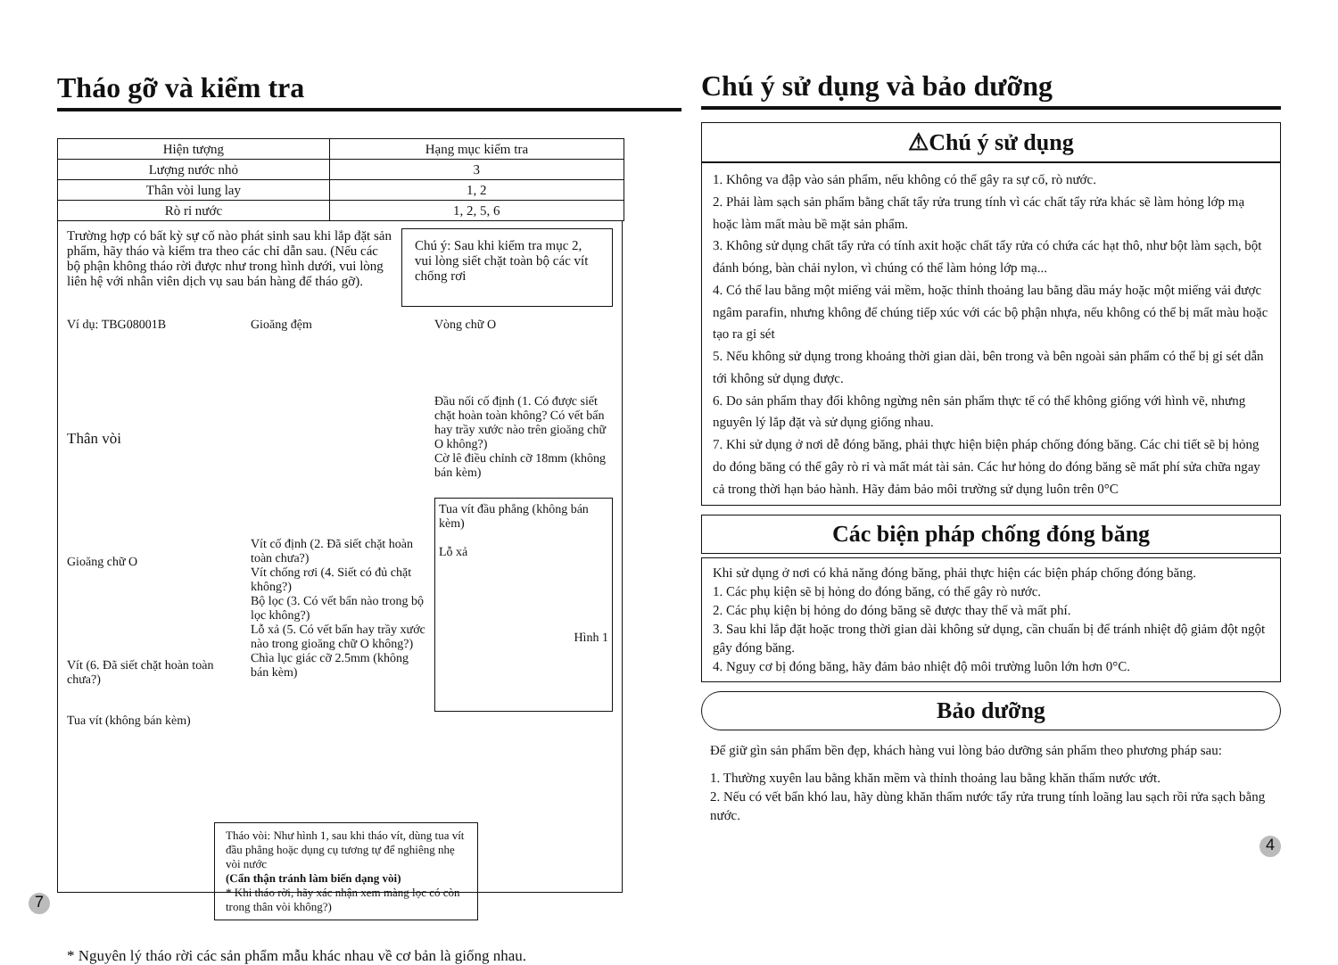Tháo gỡ và kiểm tra
| Hiện tượng | Hạng mục kiểm tra |
| --- | --- |
| Lượng nước nhỏ | 3 |
| Thân vòi lung lay | 1, 2 |
| Rò rỉ nước | 1, 2, 5, 6 |
Trường hợp có bất kỳ sự cố nào phát sinh sau khi lắp đặt sản phẩm, hãy tháo và kiểm tra theo các chỉ dẫn sau. (Nếu các bộ phận không tháo rời được như trong hình dưới, vui lòng liên hệ với nhân viên dịch vụ sau bán hàng để tháo gỡ).
Chú ý: Sau khi kiểm tra mục 2, vui lòng siết chặt toàn bộ các vít chống rơi
Ví dụ: TBG08001B
Thân vòi
Gioăng chữ O
Vít (6. Đã siết chặt hoàn toàn chưa?)
Tua vít (không bán kèm)
Gioăng đệm
Vít cố định (2. Đã siết chặt hoàn toàn chưa?)
Vít chống rơi (4. Siết có đủ chặt không?)
Bộ lọc (3. Có vết bẩn nào trong bộ lọc không?)
Lỗ xả (5. Có vết bẩn hay trầy xước nào trong gioăng chữ O không?)
Chìa lục giác cỡ 2.5mm (không bán kèm)
Vòng chữ O
Đầu nối cố định (1. Có được siết chặt hoàn toàn không? Có vết bẩn hay trầy xước nào trên gioăng chữ O không?)
Cờ lê điều chỉnh cỡ 18mm (không bán kèm)
Tua vít đầu phẳng (không bán kèm)
Lỗ xả
Hình 1
Tháo vòi: Như hình 1, sau khi tháo vít, dùng tua vít đầu phẳng hoặc dụng cụ tương tự để nghiêng nhẹ vòi nước
(Cẩn thận tránh làm biến dạng vòi)
* Khi tháo rời, hãy xác nhận xem màng lọc có còn trong thân vòi không?)
* Nguyên lý tháo rời các sản phẩm mẫu khác nhau về cơ bản là giống nhau.
7
Chú ý sử dụng và bảo dưỡng
⚠Chú ý sử dụng
1. Không va đập vào sản phẩm, nếu không có thể gây ra sự cố, rò nước.
2. Phải làm sạch sản phẩm bằng chất tẩy rửa trung tính vì các chất tẩy rửa khác sẽ làm hỏng lớp mạ hoặc làm mất màu bề mặt sản phẩm.
3. Không sử dụng chất tẩy rửa có tính axit hoặc chất tẩy rửa có chứa các hạt thô, như bột làm sạch, bột đánh bóng, bàn chải nylon, vì chúng có thể làm hỏng lớp mạ...
4. Có thể lau bằng một miếng vải mềm, hoặc thỉnh thoảng lau bằng dầu máy hoặc một miếng vải được ngâm parafin, nhưng không để chúng tiếp xúc với các bộ phận nhựa, nếu không có thể bị mất màu hoặc tạo ra gỉ sét
5. Nếu không sử dụng trong khoảng thời gian dài, bên trong và bên ngoài sản phẩm có thể bị gỉ sét dẫn tới không sử dụng được.
6. Do sản phẩm thay đổi không ngừng nên sản phẩm thực tế có thể không giống với hình vẽ, nhưng nguyên lý lắp đặt và sử dụng giống nhau.
7. Khi sử dụng ở nơi dễ đóng băng, phải thực hiện biện pháp chống đóng băng. Các chi tiết sẽ bị hỏng do đóng băng có thể gây rò rỉ và mất mát tài sản. Các hư hỏng do đóng băng sẽ mất phí sửa chữa ngay cả trong thời hạn bảo hành. Hãy đảm bảo môi trường sử dụng luôn trên 0°C
Các biện pháp chống đóng băng
Khi sử dụng ở nơi có khả năng đóng băng, phải thực hiện các biện pháp chống đóng băng.
1. Các phụ kiện sẽ bị hỏng do đóng băng, có thể gây rò nước.
2. Các phụ kiện bị hỏng do đóng băng sẽ được thay thế và mất phí.
3. Sau khi lắp đặt hoặc trong thời gian dài không sử dụng, cần chuẩn bị để tránh nhiệt độ giảm đột ngột gây đóng băng.
4. Nguy cơ bị đóng băng, hãy đảm bảo nhiệt độ môi trường luôn lớn hơn 0°C.
Bảo dưỡng
Để giữ gìn sản phẩm bền đẹp, khách hàng vui lòng bảo dưỡng sản phẩm theo phương pháp sau:
1. Thường xuyên lau bằng khăn mềm và thỉnh thoảng lau bằng khăn thấm nước ướt.
2. Nếu có vết bẩn khó lau, hãy dùng khăn thấm nước tẩy rửa trung tính loãng lau sạch rồi rửa sạch bằng nước.
4